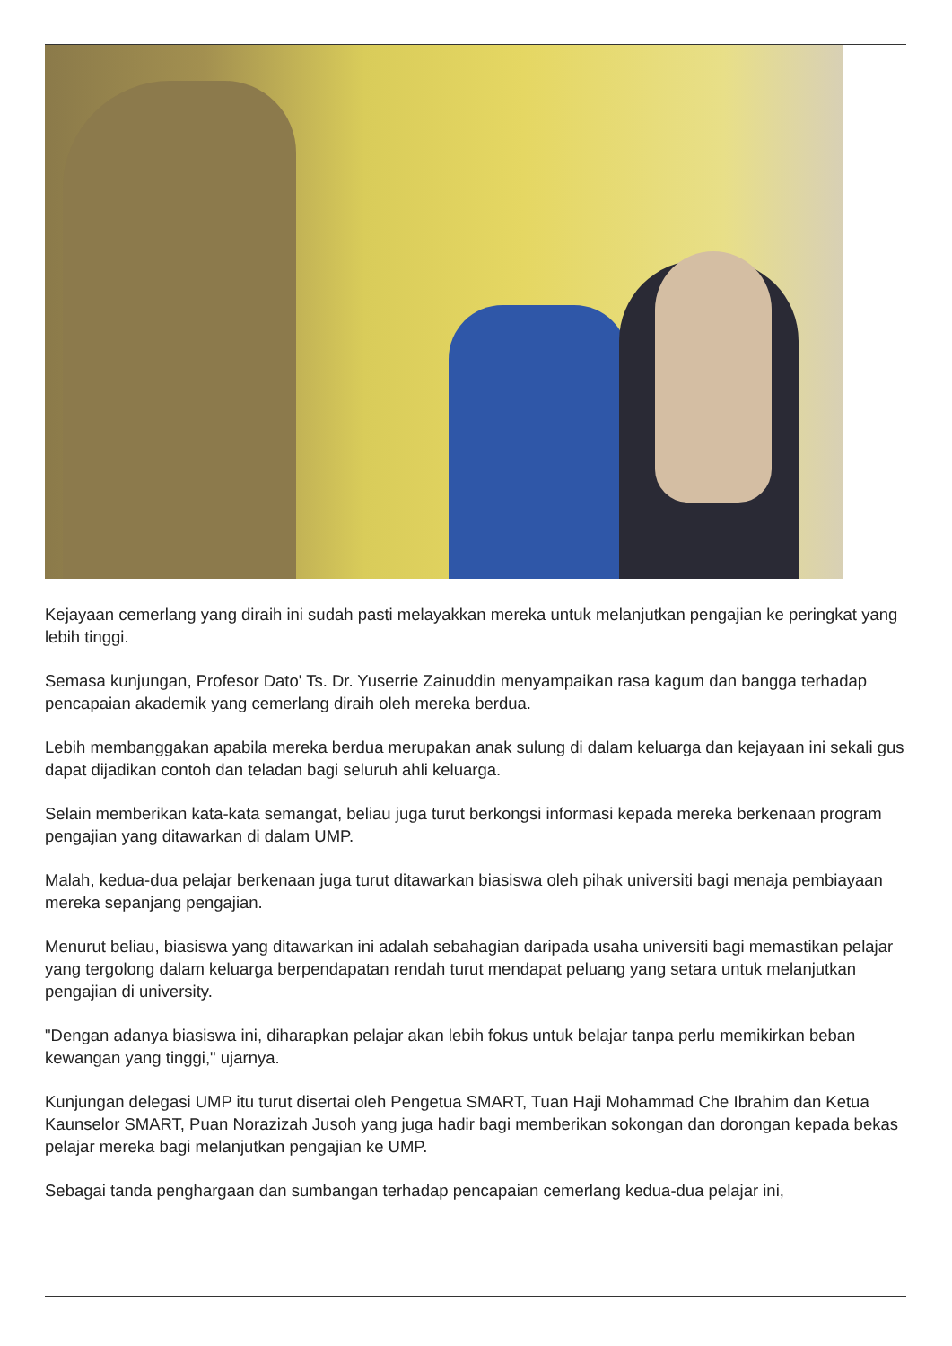Kejayaan cemerlang yang diraih ini sudah pasti melayakkan mereka untuk melanjutkan pengajian ke peringkat yang lebih tinggi.
Semasa kunjungan, Profesor Dato' Ts. Dr. Yuserrie Zainuddin menyampaikan rasa kagum dan bangga terhadap pencapaian akademik yang cemerlang diraih oleh mereka berdua.
Lebih membanggakan apabila mereka berdua merupakan anak sulung di dalam keluarga dan kejayaan ini sekali gus dapat dijadikan contoh dan teladan bagi seluruh ahli keluarga.
Selain memberikan kata-kata semangat, beliau juga turut berkongsi informasi kepada mereka berkenaan program pengajian yang ditawarkan di dalam UMP.
Malah, kedua-dua pelajar berkenaan juga turut ditawarkan biasiswa oleh pihak universiti bagi menaja pembiayaan mereka sepanjang pengajian.
Menurut beliau, biasiswa yang ditawarkan ini adalah sebahagian daripada usaha universiti bagi memastikan pelajar yang tergolong dalam keluarga berpendapatan rendah turut mendapat peluang yang setara untuk melanjutkan pengajian di university.
"Dengan adanya biasiswa ini, diharapkan pelajar akan lebih fokus untuk belajar tanpa perlu memikirkan beban kewangan yang tinggi," ujarnya.
Kunjungan delegasi UMP itu turut disertai oleh Pengetua SMART, Tuan Haji Mohammad Che Ibrahim dan Ketua Kaunselor SMART, Puan Norazizah Jusoh yang juga hadir bagi memberikan sokongan dan dorongan kepada bekas pelajar mereka bagi melanjutkan pengajian ke UMP.
Sebagai tanda penghargaan dan sumbangan terhadap pencapaian cemerlang kedua-dua pelajar ini,